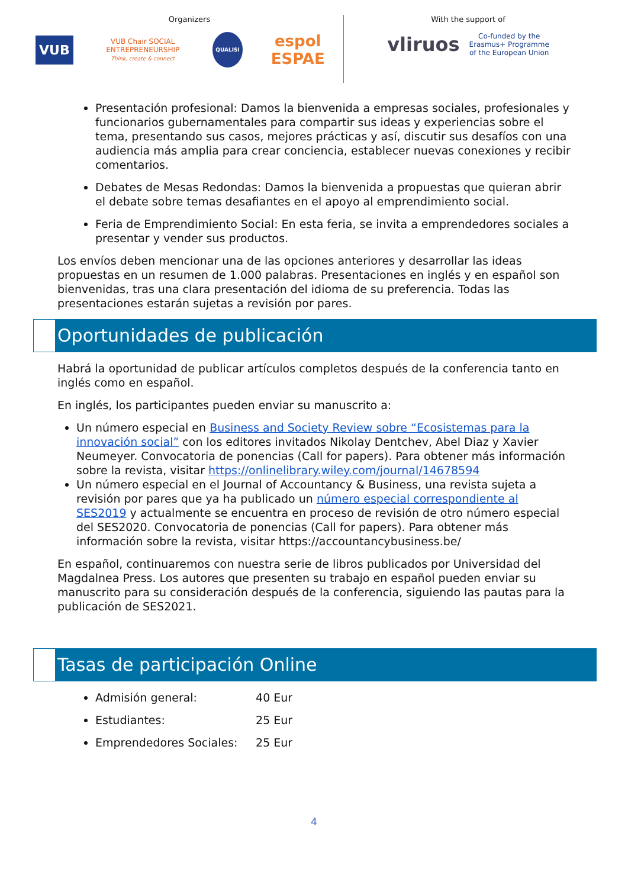Organizers
VUB VUB Chair SOCIAL ENTREPRENEURSHIP
Think, create & connect QUALISI espol ESPAE
With the support of
vliruos Co-funded by the
Erasmus+ Programme
of the European Union
Presentación profesional: Damos la bienvenida a empresas sociales, profesionales y funcionarios gubernamentales para compartir sus ideas y experiencias sobre el tema, presentando sus casos, mejores prácticas y así, discutir sus desafíos con una audiencia más amplia para crear conciencia, establecer nuevas conexiones y recibir comentarios.
Debates de Mesas Redondas: Damos la bienvenida a propuestas que quieran abrir el debate sobre temas desafiantes en el apoyo al emprendimiento social.
Feria de Emprendimiento Social: En esta feria, se invita a emprendedores sociales a presentar y vender sus productos.
Los envíos deben mencionar una de las opciones anteriores y desarrollar las ideas propuestas en un resumen de 1.000 palabras. Presentaciones en inglés y en español son bienvenidas, tras una clara presentación del idioma de su preferencia. Todas las presentaciones estarán sujetas a revisión por pares.
Oportunidades de publicación
Habrá la oportunidad de publicar artículos completos después de la conferencia tanto en inglés como en español.
En inglés, los participantes pueden enviar su manuscrito a:
Un número especial en Business and Society Review sobre “Ecosistemas para la innovación social” con los editores invitados Nikolay Dentchev, Abel Diaz y Xavier Neumeyer. Convocatoria de ponencias (Call for papers). Para obtener más información sobre la revista, visitar https://onlinelibrary.wiley.com/journal/14678594
Un número especial en el Journal of Accountancy & Business, una revista sujeta a revisión por pares que ya ha publicado un número especial correspondiente al SES2019 y actualmente se encuentra en proceso de revisión de otro número especial del SES2020. Convocatoria de ponencias (Call for papers). Para obtener más información sobre la revista, visitar https://accountancybusiness.be/
En español, continuaremos con nuestra serie de libros publicados por Universidad del Magdalnea Press. Los autores que presenten su trabajo en español pueden enviar su manuscrito para su consideración después de la conferencia, siguiendo las pautas para la publicación de SES2021.
Tasas de participación Online
Admisión general: 40 Eur
Estudiantes: 25 Eur
Emprendedores Sociales: 25 Eur
4